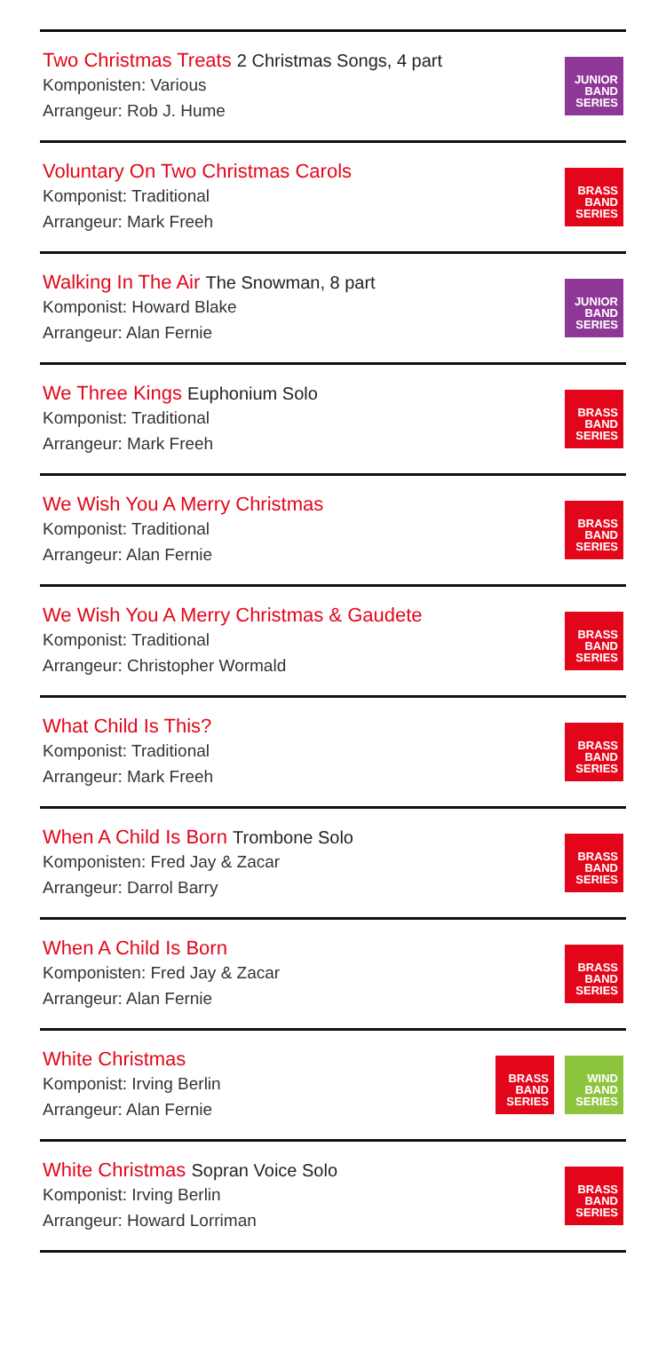Two Christmas Treats 2 Christmas Songs, 4 part
Komponisten: Various
Arrangeur: Rob J. Hume
JUNIOR
BAND
SERIES
Voluntary On Two Christmas Carols
Komponist: Traditional
Arrangeur: Mark Freeh
BRASS
BAND
SERIES
Walking In The Air The Snowman, 8 part
Komponist: Howard Blake
Arrangeur: Alan Fernie
JUNIOR
BAND
SERIES
We Three Kings Euphonium Solo
Komponist: Traditional
Arrangeur: Mark Freeh
BRASS
BAND
SERIES
We Wish You A Merry Christmas
Komponist: Traditional
Arrangeur: Alan Fernie
BRASS
BAND
SERIES
We Wish You A Merry Christmas & Gaudete
Komponist: Traditional
Arrangeur: Christopher Wormald
BRASS
BAND
SERIES
What Child Is This?
Komponist: Traditional
Arrangeur: Mark Freeh
BRASS
BAND
SERIES
When A Child Is Born Trombone Solo
Komponisten: Fred Jay & Zacar
Arrangeur: Darrol Barry
BRASS
BAND
SERIES
When A Child Is Born
Komponisten: Fred Jay & Zacar
Arrangeur: Alan Fernie
BRASS
BAND
SERIES
White Christmas
Komponist: Irving Berlin
Arrangeur: Alan Fernie
BRASS
BAND
SERIES
WIND
BAND
SERIES
White Christmas Sopran Voice Solo
Komponist: Irving Berlin
Arrangeur: Howard Lorriman
BRASS
BAND
SERIES